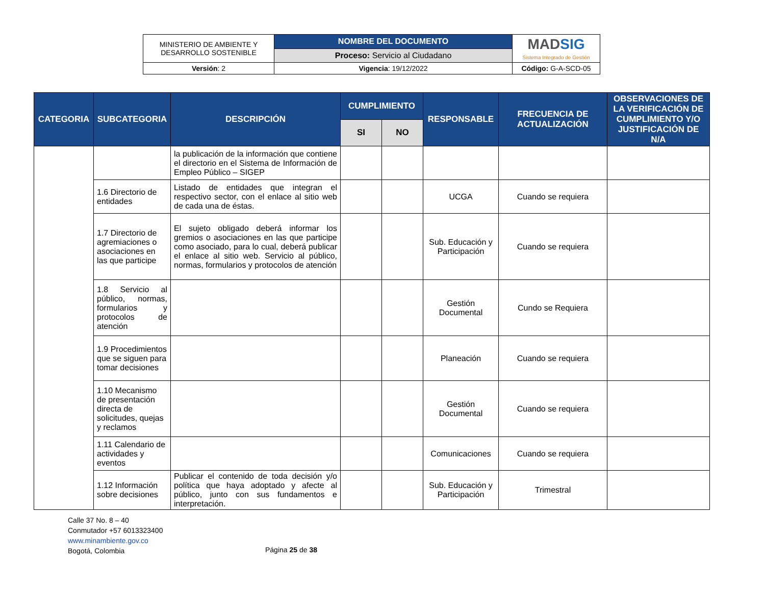| MINISTERIO DE AMBIENTE Y DESARROLLO SOSTENIBLE | NOMBRE DEL DOCUMENTO | MAD SIG Sistema Integrado de Gestión |
| | Proceso: Servicio al Ciudadano | |
| Versión : 2 | Vigencia : 19/12/2022 | Código: G-A-SCD-05 |
| CATEGORIA | SUBCATEGORIA | DESCRIPCIÓN | CUMPLIMIENTO | | RESPONSABLE | FRECUENCIA DE ACTUALIZACIÓN | OBSERVACIONES DE LA VERIFICACIÓN DE CUMPLIMIENTO Y/O JUSTIFICACIÓN DE N/A |
| --- | --- | --- | --- | --- | --- | --- | --- |
| | | | SI | NO | | | |
| | | la publicación de la información que contiene el directorio en el Sistema de Información de Empleo Público – SIGEP | | | | | |
| | 1.6 Directorio de entidades | Listado de entidades que integran el respectivo sector, con el enlace al sitio web de cada una de éstas. | | | UCGA | Cuando se requiera | |
| | 1.7 Directorio de agremiaciones o asociaciones en las que participe | El sujeto obligado deberá informar los gremios o asociaciones en las que participe como asociado, para lo cual, deberá publicar el enlace al sitio web. Servicio al público, normas, formularios y protocolos de atención | | | Sub. Educación y Participación | Cuando se requiera | |
| | 1.8 Servicio al público, normas, formularios y protocolos de atención | | | | Gestión Documental | Cundo se Requiera | |
| | 1.9 Procedimientos que se siguen para tomar decisiones | | | | Planeación | Cuando se requiera | |
| | 1.10 Mecanismo de presentación directa de solicitudes, quejas y reclamos | | | | Gestión Documental | Cuando se requiera | |
| | 1.11 Calendario de actividades y eventos | | | | Comunicaciones | Cuando se requiera | |
| | 1.12 Información sobre decisiones | Publicar el contenido de toda decisión y/o política que haya adoptado y afecte al público, junto con sus fundamentos e interpretación. | | | Sub. Educación y Participación | Trimestral | |
Calle 37 No. 8 – 40
Conmutador +57 6013323400
www.minambiente.gov.co
Bogotá, Colombia
Página 25 de 38